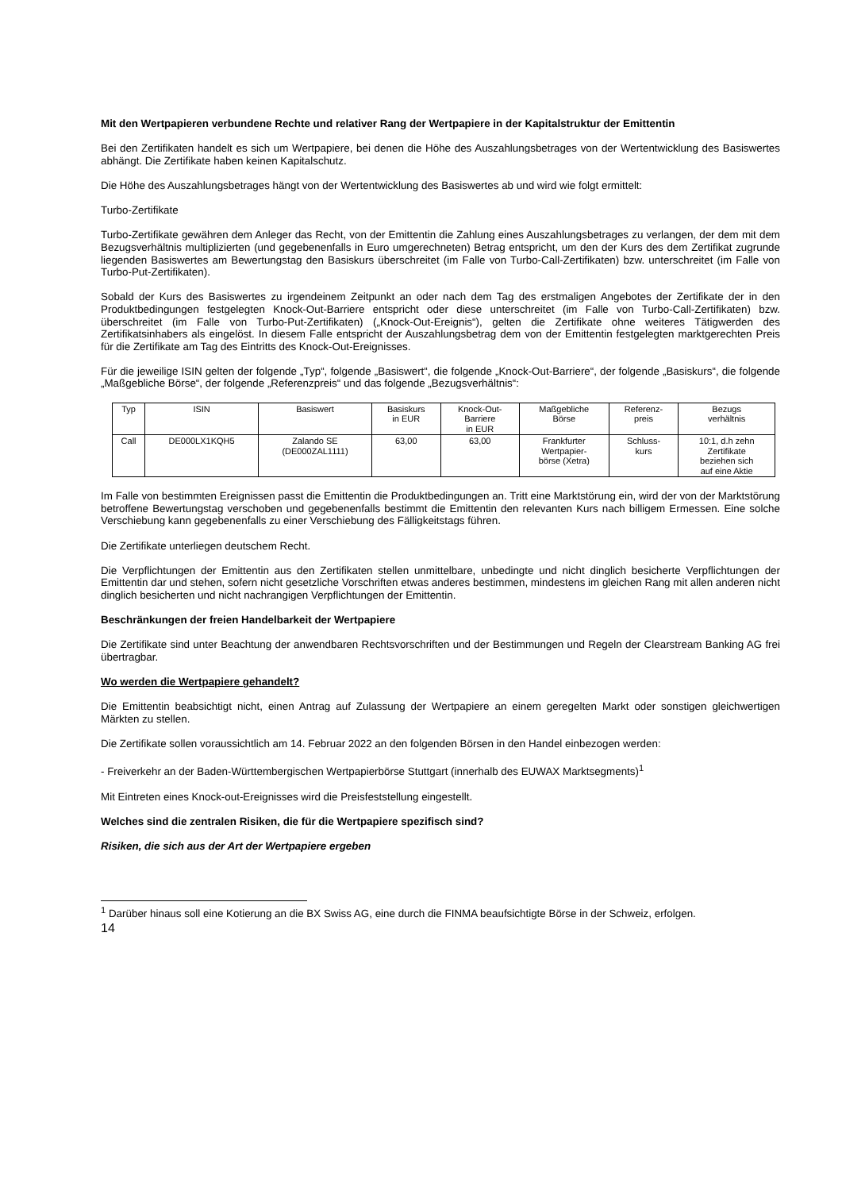Mit den Wertpapieren verbundene Rechte und relativer Rang der Wertpapiere in der Kapitalstruktur der Emittentin
Bei den Zertifikaten handelt es sich um Wertpapiere, bei denen die Höhe des Auszahlungsbetrages von der Wertentwicklung des Basiswertes abhängt. Die Zertifikate haben keinen Kapitalschutz.
Die Höhe des Auszahlungsbetrages hängt von der Wertentwicklung des Basiswertes ab und wird wie folgt ermittelt:
Turbo-Zertifikate
Turbo-Zertifikate gewähren dem Anleger das Recht, von der Emittentin die Zahlung eines Auszahlungsbetrages zu verlangen, der dem mit dem Bezugsverhältnis multiplizierten (und gegebenenfalls in Euro umgerechneten) Betrag entspricht, um den der Kurs des dem Zertifikat zugrunde liegenden Basiswertes am Bewertungstag den Basiskurs überschreitet (im Falle von Turbo-Call-Zertifikaten) bzw. unterschreitet (im Falle von Turbo-Put-Zertifikaten).
Sobald der Kurs des Basiswertes zu irgendeinem Zeitpunkt an oder nach dem Tag des erstmaligen Angebotes der Zertifikate der in den Produktbedingungen festgelegten Knock-Out-Barriere entspricht oder diese unterschreitet (im Falle von Turbo-Call-Zertifikaten) bzw. überschreitet (im Falle von Turbo-Put-Zertifikaten) („Knock-Out-Ereignis“), gelten die Zertifikate ohne weiteres Tätigwerden des Zertifikatsinhabers als eingelöst. In diesem Falle entspricht der Auszahlungsbetrag dem von der Emittentin festgelegten marktgerechten Preis für die Zertifikate am Tag des Eintritts des Knock-Out-Ereignisses.
Für die jeweilige ISIN gelten der folgende „Typ“, folgende „Basiswert“, die folgende „Knock-Out-Barriere“, der folgende „Basiskurs“, die folgende „Maßgebliche Börse“, der folgende „Referenzpreis“ und das folgende „Bezugsverhältnis“:
| Typ | ISIN | Basiswert | Basiskurs in EUR | Knock-Out- Barriere in EUR | Maßgebliche Börse | Referenz- preis | Bezugs verhältnis |
| --- | --- | --- | --- | --- | --- | --- | --- |
| Call | DE000LX1KQH5 | Zalando SE (DE000ZAL1111) | 63,00 | 63,00 | Frankfurter Wertpapier- börse (Xetra) | Schluss- kurs | 10:1, d.h zehn Zertifikate beziehen sich auf eine Aktie |
Im Falle von bestimmten Ereignissen passt die Emittentin die Produktbedingungen an. Tritt eine Marktstörung ein, wird der von der Marktstörung betroffene Bewertungstag verschoben und gegebenenfalls bestimmt die Emittentin den relevanten Kurs nach billigem Ermessen. Eine solche Verschiebung kann gegebenenfalls zu einer Verschiebung des Fälligkeitstags führen.
Die Zertifikate unterliegen deutschem Recht.
Die Verpflichtungen der Emittentin aus den Zertifikaten stellen unmittelbare, unbedingte und nicht dinglich besicherte Verpflichtungen der Emittentin dar und stehen, sofern nicht gesetzliche Vorschriften etwas anderes bestimmen, mindestens im gleichen Rang mit allen anderen nicht dinglich besicherten und nicht nachrangigen Verpflichtungen der Emittentin.
Beschränkungen der freien Handelbarkeit der Wertpapiere
Die Zertifikate sind unter Beachtung der anwendbaren Rechtsvorschriften und der Bestimmungen und Regeln der Clearstream Banking AG frei übertragbar.
Wo werden die Wertpapiere gehandelt?
Die Emittentin beabsichtigt nicht, einen Antrag auf Zulassung der Wertpapiere an einem geregelten Markt oder sonstigen gleichwertigen Märkten zu stellen.
Die Zertifikate sollen voraussichtlich am 14. Februar 2022 an den folgenden Börsen in den Handel einbezogen werden:
- Freiverkehr an der Baden-Württembergischen Wertpapierbörse Stuttgart (innerhalb des EUWAX Marktsegments)<sup>1</sup>
Mit Eintreten eines Knock-out-Ereignisses wird die Preisfeststellung eingestellt.
Welches sind die zentralen Risiken, die für die Wertpapiere spezifisch sind?
Risiken, die sich aus der Art der Wertpapiere ergeben
<sup>1</sup> Darüber hinaus soll eine Kotierung an die BX Swiss AG, eine durch die FINMA beaufsichtigte Börse in der Schweiz, erfolgen.
14